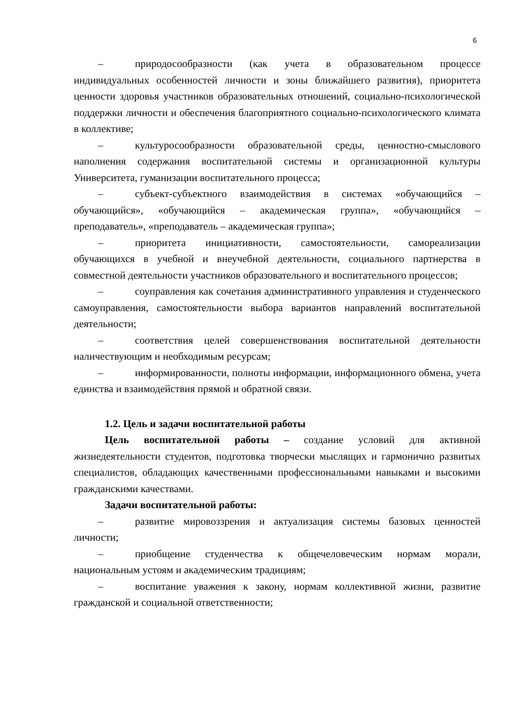6
– природосообразности (как учета в образовательном процессе индивидуальных особенностей личности и зоны ближайшего развития), приоритета ценности здоровья участников образовательных отношений, социально-психологической поддержки личности и обеспечения благоприятного социально-психологического климата в коллективе;
– культуросообразности образовательной среды, ценностно-смыслового наполнения содержания воспитательной системы и организационной культуры Университета, гуманизации воспитательного процесса;
– субъект-субъектного взаимодействия в системах «обучающийся – обучающийся», «обучающийся – академическая группа», «обучающийся – преподаватель», «преподаватель – академическая группа»;
– приоритета инициативности, самостоятельности, самореализации обучающихся в учебной и внеучебной деятельности, социального партнерства в совместной деятельности участников образовательного и воспитательного процессов;
– соуправления как сочетания административного управления и студенческого самоуправления, самостоятельности выбора вариантов направлений воспитательной деятельности;
– соответствия целей совершенствования воспитательной деятельности наличествующим и необходимым ресурсам;
– информированности, полноты информации, информационного обмена, учета единства и взаимодействия прямой и обратной связи.
1.2. Цель и задачи воспитательной работы
Цель воспитательной работы – создание условий для активной жизнедеятельности студентов, подготовка творчески мыслящих и гармонично развитых специалистов, обладающих качественными профессиональными навыками и высокими гражданскими качествами.
Задачи воспитательной работы:
– развитие мировоззрения и актуализация системы базовых ценностей личности;
– приобщение студенчества к общечеловеческим нормам морали, национальным устоям и академическим традициям;
– воспитание уважения к закону, нормам коллективной жизни, развитие гражданской и социальной ответственности;